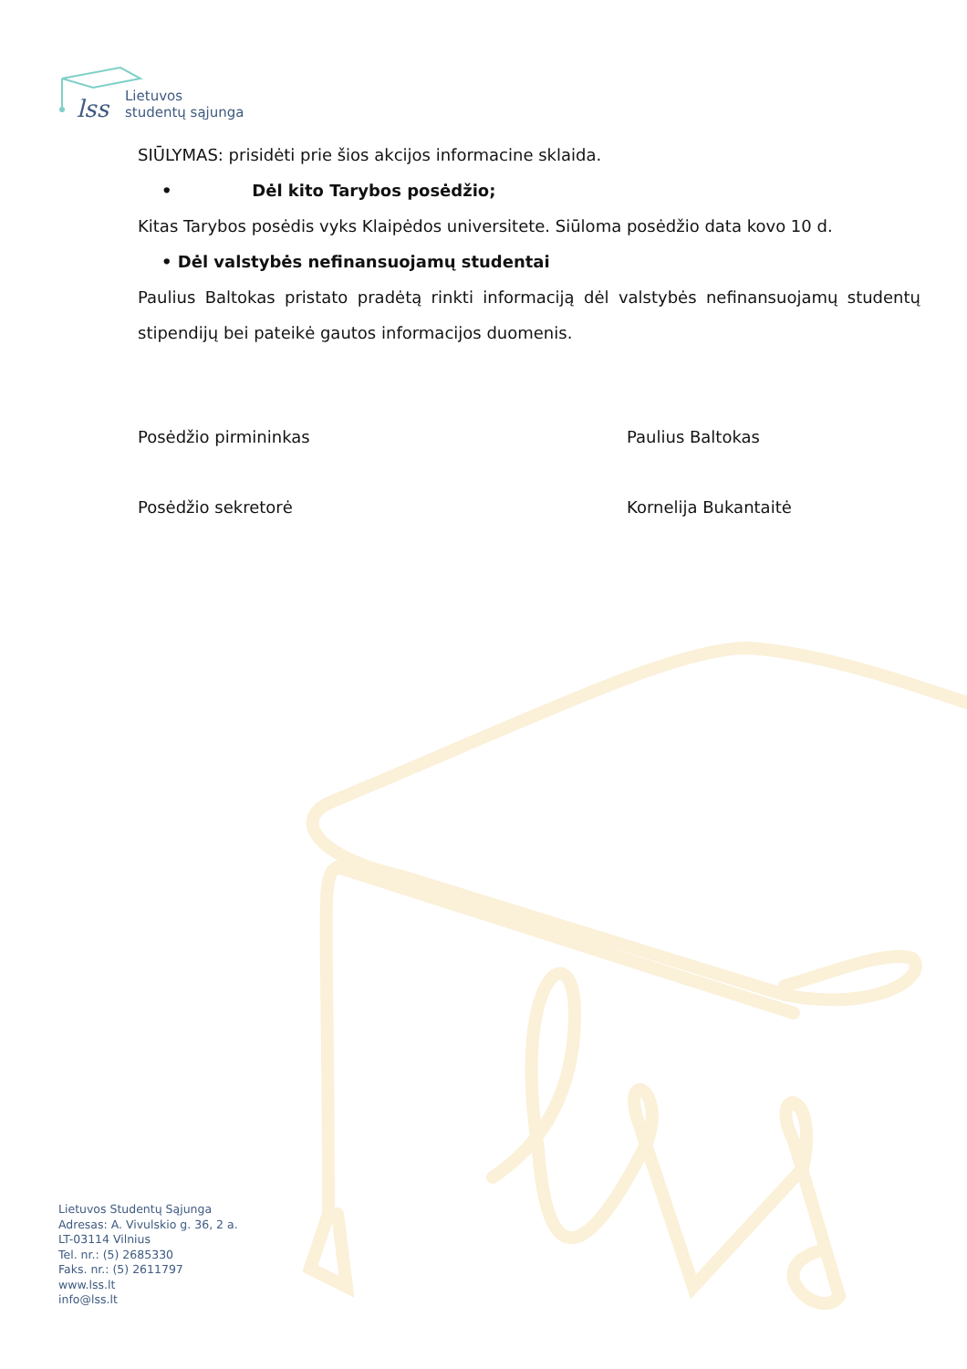lss
Lietuvos
studentų sąjunga
SIŪLYMAS: prisidėti prie šios akcijos informacine sklaida.
• Dėl kito Tarybos posėdžio;
Kitas Tarybos posėdis vyks Klaipėdos universitete. Siūloma posėdžio data kovo 10 d.
• Dėl valstybės nefinansuojamų studentai
Paulius Baltokas pristato pradėtą rinkti informaciją dėl valstybės nefinansuojamų studentų stipendijų bei pateikė gautos informacijos duomenis.
Posėdžio pirmininkas Paulius Baltokas
Posėdžio sekretorė Kornelija Bukantaitė
Lietuvos Studentų Sąjunga
Adresas: A. Vivulskio g. 36, 2 a.
LT-03114 Vilnius
Tel. nr.: (5) 2685330
Faks. nr.: (5) 2611797
www.lss.lt
info@lss.lt